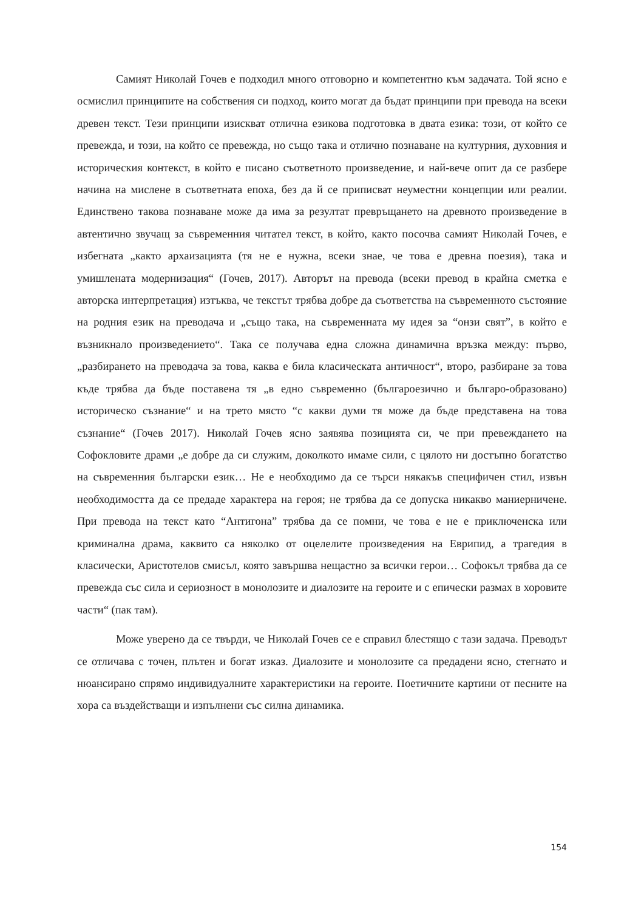Самият Николай Гочев е подходил много отговорно и компетентно към задачата. Той ясно е осмислил принципите на собствения си подход, които могат да бъдат принципи при превода на всеки древен текст. Тези принципи изискват отлична езикова подготовка в двата езика: този, от който се превежда, и този, на който се превежда, но също така и отлично познаване на културния, духовния и историческия контекст, в който е писано съответното произведение, и най-вече опит да се разбере начина на мислене в съответната епоха, без да й се приписват неуместни концепции или реалии. Единствено такова познаване може да има за резултат превръщането на древното произведение в автентично звучащ за съвременния читател текст, в който, както посочва самият Николай Гочев, е избегната „както архаизацията (тя не е нужна, всеки знае, че това е древна поезия), така и умишлената модернизация“ (Гочев, 2017). Авторът на превода (всеки превод в крайна сметка е авторска интерпретация) изтъква, че текстът трябва добре да съответства на съвременното състояние на родния език на преводача и „също така, на съвременната му идея за “онзи свят”, в който е възникнало произведението“. Така се получава една сложна динамична връзка между: първо, „разбирането на преводача за това, каква е била класическата античност“, второ, разбиране за това къде трябва да бъде поставена тя „в едно съвременно (българоезично и българо-образовано) историческо съзнание“ и на трето място “с какви думи тя може да бъде представена на това съзнание“ (Гочев 2017). Николай Гочев ясно заявява позицията си, че при превеждането на Софокловите драми „е добре да си служим, доколкото имаме сили, с цялото ни достъпно богатство на съвременния български език… Не е необходимо да се търси някакъв специфичен стил, извън необходимостта да се предаде характера на героя; не трябва да се допуска никакво маниерничене. При превода на текст като “Антигона” трябва да се помни, че това е не е приключенска или криминална драма, каквито са няколко от оцелелите произведения на Еврипид, а трагедия в класически, Аристотелов смисъл, която завършва нещастно за всички герои… Софокъл трябва да се превежда със сила и сериозност в монолозите и диалозите на героите и с епически размах в хоровите части“ (пак там).
Може уверено да се твърди, че Николай Гочев се е справил блестящо с тази задача. Преводът се отличава с точен, плътен и богат изказ. Диалозите и монолозите са предадени ясно, стегнато и нюансирано спрямо индивидуалните характеристики на героите. Поетичните картини от песните на хора са въздействащи и изпълнени със силна динамика.
154